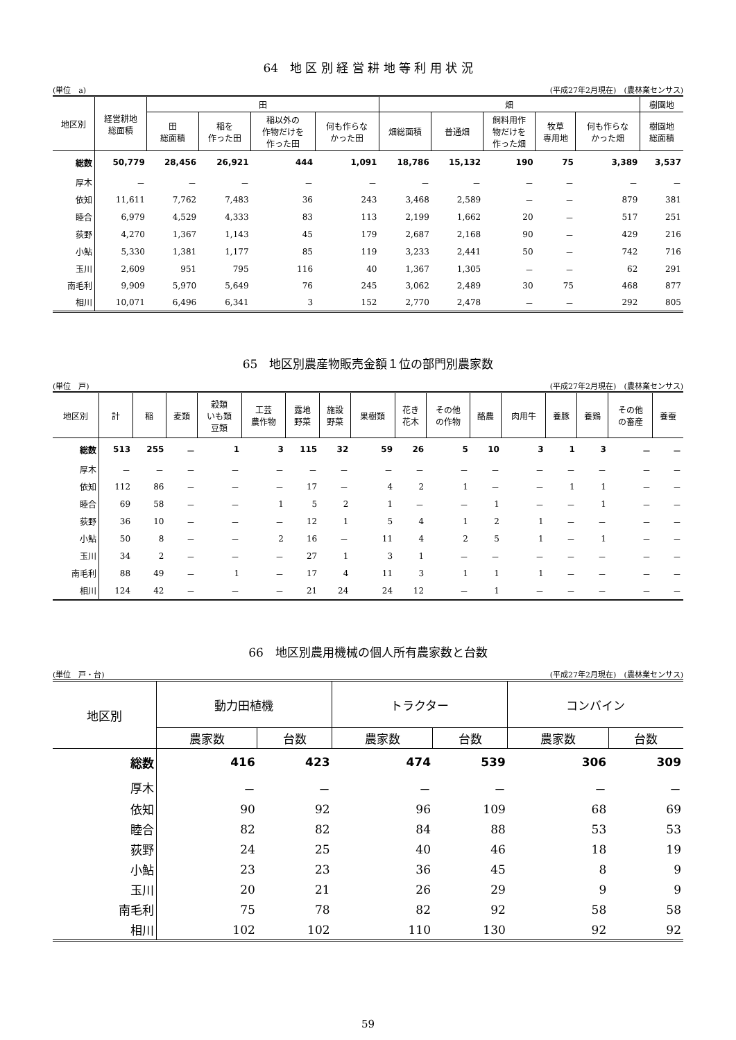64　地 区 別 経 営 耕 地 等 利 用 状 況
(単位　a) (平成27年2月現在)　(農林業センサス)
| 地区別 | 経営耕地 総面積 | 田 | | | | 畑 | | | | | 樹園地 |
| --- | --- | --- | --- | --- | --- | --- | --- | --- | --- | --- | --- |
| | | 田 総面積 | 稲を 作った田 | 稲以外の 作物だけを 作った田 | 何も作らな かった田 | 畑総面積 | 普通畑 | 飼料用作 物だけを 作った畑 | 牧草 専用地 | 何も作らな かった畑 | 樹園地 総面積 |
| 総数 | 50,779 | 28,456 | 26,921 | 444 | 1,091 | 18,786 | 15,132 | 190 | 75 | 3,389 | 3,537 |
| 厚木 | － | － | － | － | － | － | － | － | － | － | － |
| 依知 | 11,611 | 7,762 | 7,483 | 36 | 243 | 3,468 | 2,589 | － | － | 879 | 381 |
| 睦合 | 6,979 | 4,529 | 4,333 | 83 | 113 | 2,199 | 1,662 | 20 | － | 517 | 251 |
| 荻野 | 4,270 | 1,367 | 1,143 | 45 | 179 | 2,687 | 2,168 | 90 | － | 429 | 216 |
| 小鮎 | 5,330 | 1,381 | 1,177 | 85 | 119 | 3,233 | 2,441 | 50 | － | 742 | 716 |
| 玉川 | 2,609 | 951 | 795 | 116 | 40 | 1,367 | 1,305 | － | － | 62 | 291 |
| 南毛利 | 9,909 | 5,970 | 5,649 | 76 | 245 | 3,062 | 2,489 | 30 | 75 | 468 | 877 |
| 相川 | 10,071 | 6,496 | 6,341 | 3 | 152 | 2,770 | 2,478 | － | － | 292 | 805 |
65　地区別農産物販売金額１位の部門別農家数
(単位　戸) (平成27年2月現在)　(農林業センサス)
| 地区別 | 計 | 稲 | 麦類 | 穀類 いも類 豆類 | 工芸 農作物 | 露地 野菜 | 施設 野菜 | 果樹類 | 花き 花木 | その他 の作物 | 酪農 | 肉用牛 | 養豚 | 養鶏 | その他 の畜産 | 養蚕 |
| --- | --- | --- | --- | --- | --- | --- | --- | --- | --- | --- | --- | --- | --- | --- | --- | --- |
| 総数 | 513 | 255 | － | 1 | 3 | 115 | 32 | 59 | 26 | 5 | 10 | 3 | 1 | 3 | － | － |
| 厚木 | － | － | － | － | － | － | － | － | － | － | － | － | － | － | － | － |
| 依知 | 112 | 86 | － | － | － | 17 | － | 4 | 2 | 1 | － | － | 1 | 1 | － | － |
| 睦合 | 69 | 58 | － | － | 1 | 5 | 2 | 1 | － | － | 1 | － | － | 1 | － | － |
| 荻野 | 36 | 10 | － | － | － | 12 | 1 | 5 | 4 | 1 | 2 | 1 | － | － | － | － |
| 小鮎 | 50 | 8 | － | － | 2 | 16 | － | 11 | 4 | 2 | 5 | 1 | － | 1 | － | － |
| 玉川 | 34 | 2 | － | － | － | 27 | 1 | 3 | 1 | － | － | － | － | － | － | － |
| 南毛利 | 88 | 49 | － | 1 | － | 17 | 4 | 11 | 3 | 1 | 1 | 1 | － | － | － | － |
| 相川 | 124 | 42 | － | － | － | 21 | 24 | 24 | 12 | － | 1 | － | － | － | － | － |
66　地区別農用機械の個人所有農家数と台数
(単位　戸・台) (平成27年2月現在)　(農林業センサス)
| 地区別 | 動力田植機 | | トラクター | | コンバイン | |
| --- | --- | --- | --- | --- | --- | --- |
| | 農家数 | 台数 | 農家数 | 台数 | 農家数 | 台数 |
| 総数 | 416 | 423 | 474 | 539 | 306 | 309 |
| 厚木 | － | － | － | － | － | － |
| 依知 | 90 | 92 | 96 | 109 | 68 | 69 |
| 睦合 | 82 | 82 | 84 | 88 | 53 | 53 |
| 荻野 | 24 | 25 | 40 | 46 | 18 | 19 |
| 小鮎 | 23 | 23 | 36 | 45 | 8 | 9 |
| 玉川 | 20 | 21 | 26 | 29 | 9 | 9 |
| 南毛利 | 75 | 78 | 82 | 92 | 58 | 58 |
| 相川 | 102 | 102 | 110 | 130 | 92 | 92 |
59